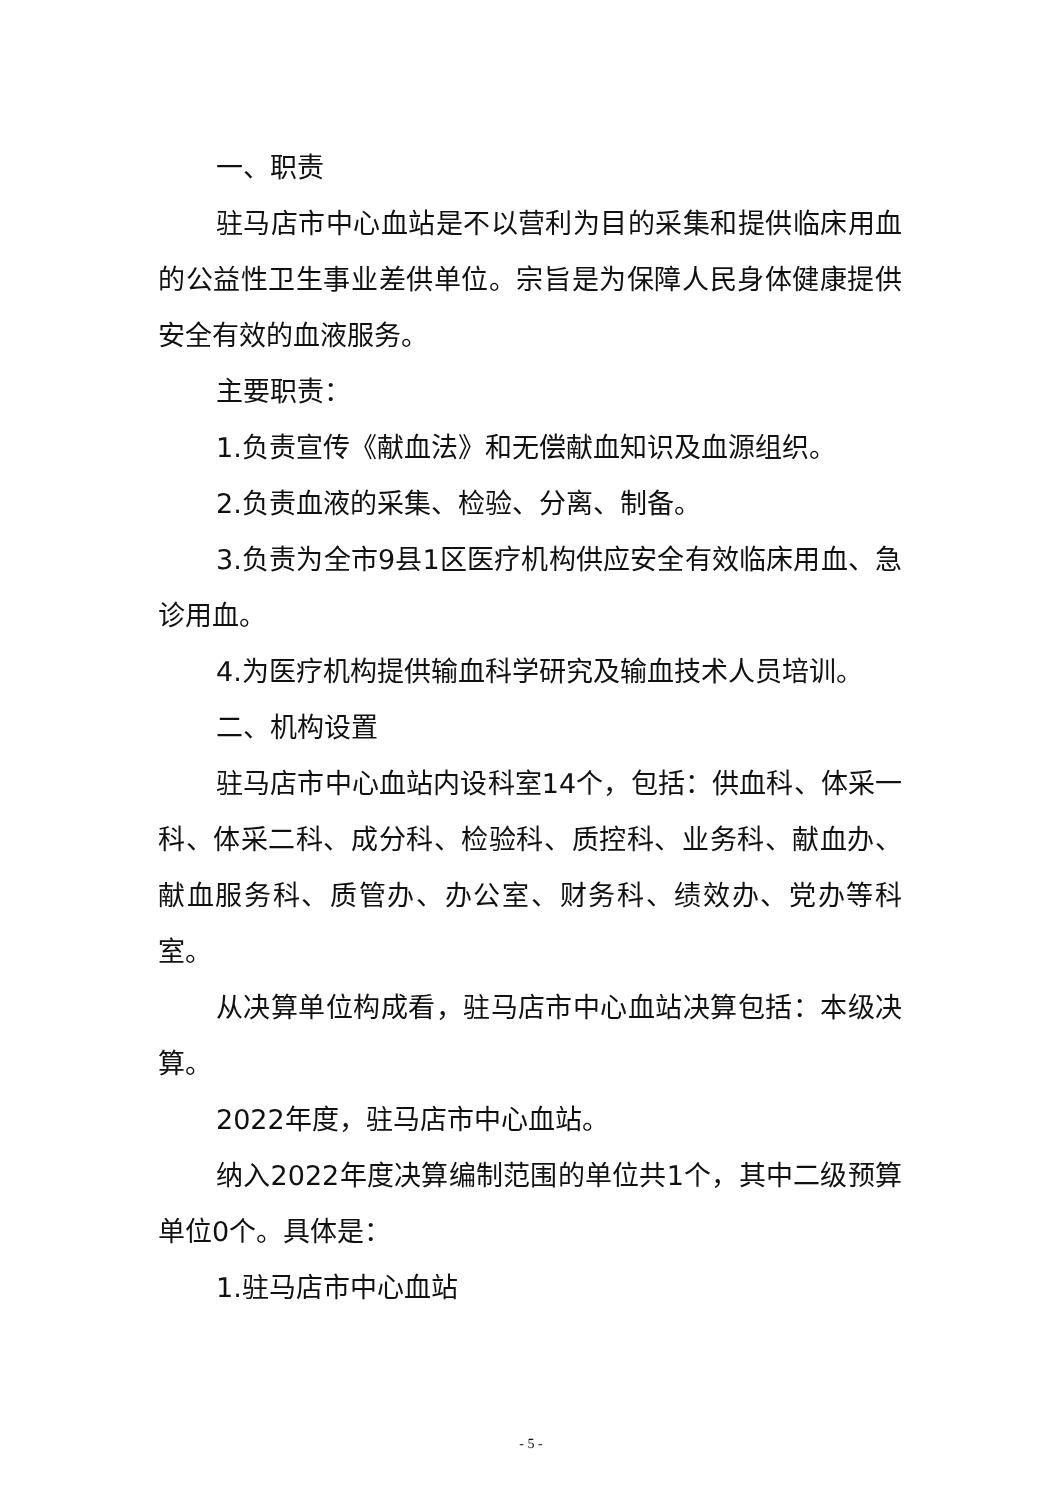一、职责
驻马店市中心血站是不以营利为目的采集和提供临床用血的公益性卫生事业差供单位。宗旨是为保障人民身体健康提供安全有效的血液服务。
主要职责：
1.负责宣传《献血法》和无偿献血知识及血源组织。
2.负责血液的采集、检验、分离、制备。
3.负责为全市9县1区医疗机构供应安全有效临床用血、急诊用血。
4.为医疗机构提供输血科学研究及输血技术人员培训。
二、机构设置
驻马店市中心血站内设科室14个，包括：供血科、体采一科、体采二科、成分科、检验科、质控科、业务科、献血办、献血服务科、质管办、办公室、财务科、绩效办、党办等科室。
从决算单位构成看，驻马店市中心血站决算包括：本级决算。
2022年度，驻马店市中心血站。
纳入2022年度决算编制范围的单位共1个，其中二级预算单位0个。具体是：
1.驻马店市中心血站
- 5 -